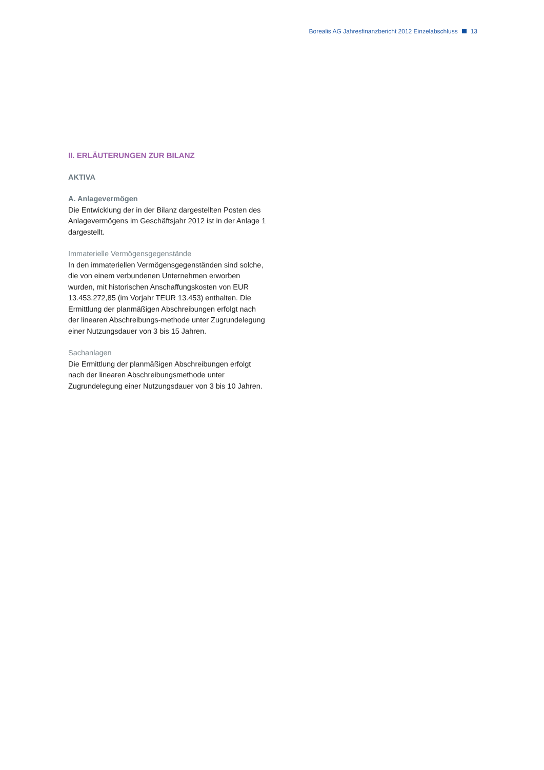Borealis AG Jahresfinanzbericht 2012 Einzelabschluss 13
II. ERLÄUTERUNGEN ZUR BILANZ
AKTIVA
A. Anlagevermögen
Die Entwicklung der in der Bilanz dargestellten Posten des Anlagevermögens im Geschäftsjahr 2012 ist in der Anlage 1 dargestellt.
Immaterielle Vermögensgegenstände
In den immateriellen Vermögensgegenständen sind solche, die von einem verbundenen Unternehmen erworben wurden, mit historischen Anschaffungskosten von EUR 13.453.272,85 (im Vorjahr TEUR 13.453) enthalten. Die Ermittlung der planmäßigen Abschreibungen erfolgt nach der linearen Abschreibungs-methode unter Zugrundelegung einer Nutzungsdauer von 3 bis 15 Jahren.
Sachanlagen
Die Ermittlung der planmäßigen Abschreibungen erfolgt nach der linearen Abschreibungsmethode unter Zugrundelegung einer Nutzungsdauer von 3 bis 10 Jahren.